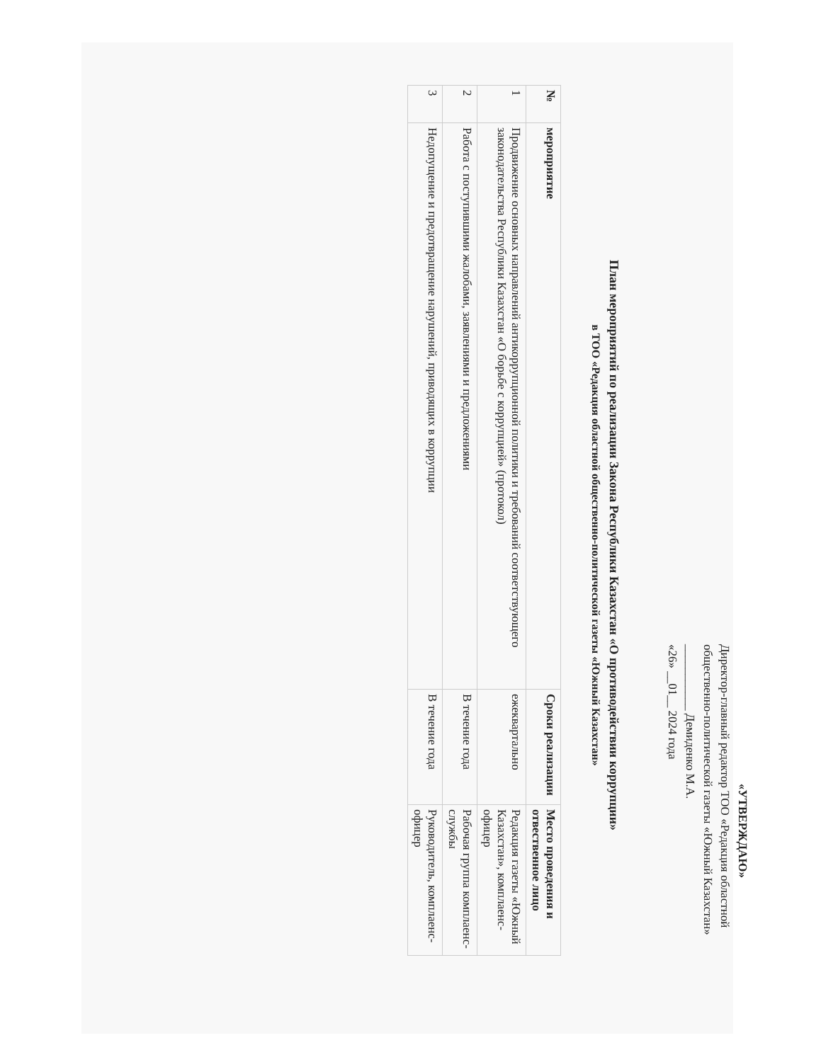«УТВЕРЖДАЮ»
Директор-главный редактор ТОО «Редакция областной
общественно-политической газеты «Южный Казахстан»
___________ Демиденко М.А.
«26» __01__ 2024 года
План мероприятий по реализации Закона Республики Казахстан «О противодействии коррупции»
в ТОО «Редакция областной общественно-политической газеты «Южный Казахстан»
| № | мероприятие | Сроки реализации | Место проведения и отвественное лицо |
| --- | --- | --- | --- |
| 1 | Продвижение основных направлений антикоррупционной политики и требований соответствующего законодательства Республики Казахстан «О борьбе с коррупцией» (протокол) | ежеквартально | Редакция газеты «Южный Казахстан», комплаенс-офицер |
| 2 | Работа с поступившими жалобами, заявлениями и предложениями | В течение года | Рабочая группа комплаенс-службы |
| 3 | Недопущение и предотвращение нарушений, приводящих в коррупции | В течение года | Руководитель, комплаенс-офицер |